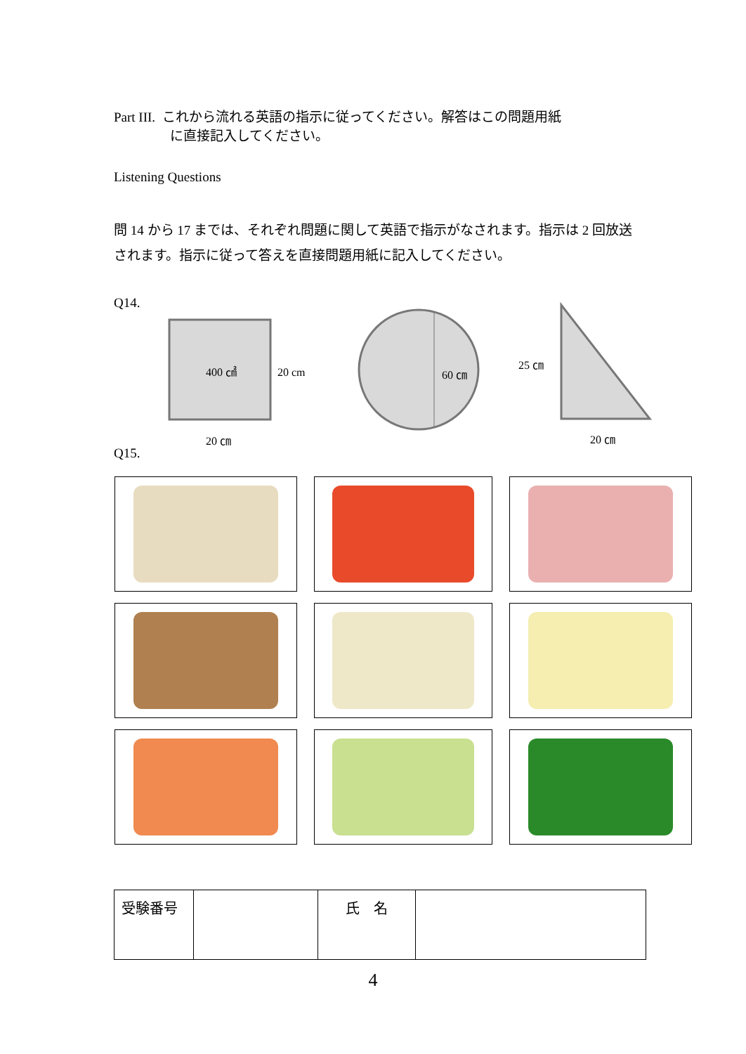Part III. これから流れる英語の指示に従ってください。解答はこの問題用紙
に直接記入してください。
Listening Questions
問 14 から 17 までは、それぞれ問題に関して英語で指示がなされます。指示は 2 回放送されます。指示に従って答えを直接問題用紙に記入してください。
Q14.
400 ㎠
20 cm
20 ㎝
60 ㎝
25 ㎝
20 ㎝
Q15.
| 受験番号 | | 氏 名 | |
4